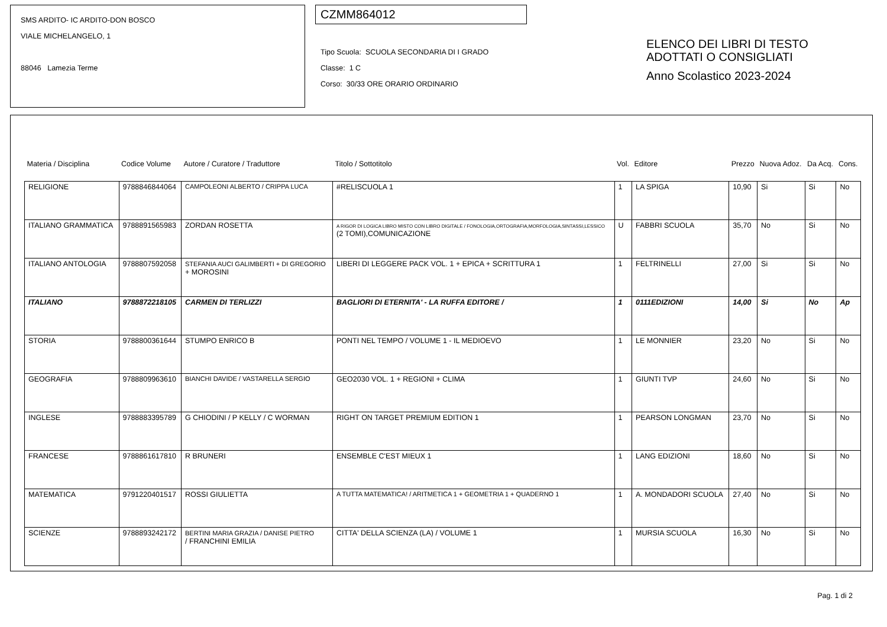SMS ARDITO- IC ARDITO-DON BOSCO
VIALE MICHELANGELO, 1
88046 Lamezia Terme
CZMM864012
Tipo Scuola: SCUOLA SECONDARIA DI I GRADO
Classe: 1 C
Corso: 30/33 ORE ORARIO ORDINARIO
ELENCO DEI LIBRI DI TESTO
ADOTTATI O CONSIGLIATI
Anno Scolastico 2023-2024
| Materia / Disciplina | Codice Volume | Autore / Curatore / Traduttore | Titolo / Sottotitolo | Vol. | Editore | Prezzo | Nuova Adoz. | Da Acq. | Cons. |
| --- | --- | --- | --- | --- | --- | --- | --- | --- | --- |
| RELIGIONE | 9788846844064 | CAMPOLEONI ALBERTO / CRIPPA LUCA | #RELISCUOLA 1 | 1 | LA SPIGA | 10,90 | Si | Si | No |
| ITALIANO GRAMMATICA | 9788891565983 | ZORDAN ROSETTA | A RIGOR DI LOGICA LIBRO MISTO CON LIBRO DIGITALE / FONOLOGIA,ORTOGRAFIA,MORFOLOGIA,SINTASSI,LESSICO (2 TOMI),COMUNICAZIONE | U | FABBRI SCUOLA | 35,70 | No | Si | No |
| ITALIANO ANTOLOGIA | 9788807592058 | STEFANIA AUCI GALIMBERTI + DI GREGORIO + MOROSINI | LIBERI DI LEGGERE PACK VOL. 1 + EPICA + SCRITTURA 1 | 1 | FELTRINELLI | 27,00 | Si | Si | No |
| ITALIANO | 9788872218105 | CARMEN DI TERLIZZI | BAGLIORI DI ETERNITA' - LA RUFFA EDITORE / | 1 | 0111EDIZIONI | 14,00 | Si | No | Ap |
| STORIA | 9788800361644 | STUMPO ENRICO B | PONTI NEL TEMPO / VOLUME 1 - IL MEDIOEVO | 1 | LE MONNIER | 23,20 | No | Si | No |
| GEOGRAFIA | 9788809963610 | BIANCHI DAVIDE / VASTARELLA SERGIO | GEO2030 VOL. 1 + REGIONI + CLIMA | 1 | GIUNTI TVP | 24,60 | No | Si | No |
| INGLESE | 9788883395789 | G CHIODINI / P KELLY / C WORMAN | RIGHT ON TARGET PREMIUM EDITION 1 | 1 | PEARSON LONGMAN | 23,70 | No | Si | No |
| FRANCESE | 9788861617810 | R BRUNERI | ENSEMBLE C'EST MIEUX 1 | 1 | LANG EDIZIONI | 18,60 | No | Si | No |
| MATEMATICA | 9791220401517 | ROSSI GIULIETTA | A TUTTA MATEMATICA! / ARITMETICA 1 + GEOMETRIA 1 + QUADERNO 1 | 1 | A. MONDADORI SCUOLA | 27,40 | No | Si | No |
| SCIENZE | 9788893242172 | BERTINI MARIA GRAZIA / DANISE PIETRO / FRANCHINI EMILIA | CITTA' DELLA SCIENZA (LA) / VOLUME 1 | 1 | MURSIA SCUOLA | 16,30 | No | Si | No |
Pag. 1 di 2